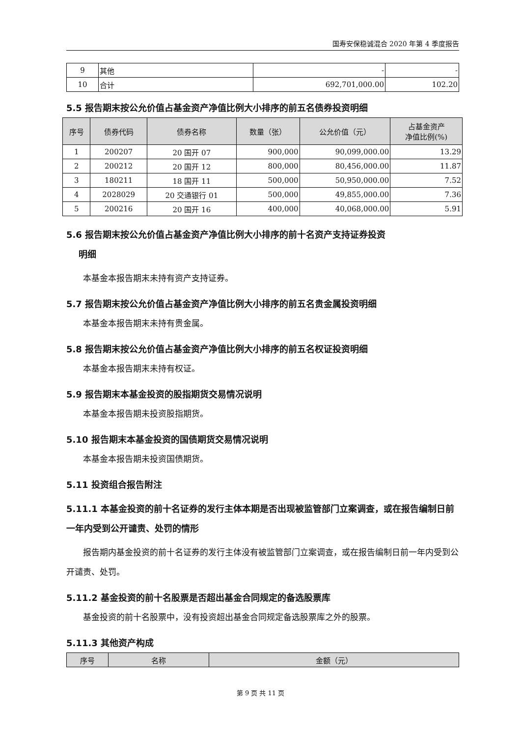国寿安保稳诚混合 2020 年第 4 季度报告
| 9 | 其他 | - | - |
| 10 | 合计 | 692,701,000.00 | 102.20 |
5.5 报告期末按公允价值占基金资产净值比例大小排序的前五名债券投资明细
| 序号 | 债券代码 | 债券名称 | 数量（张） | 公允价值（元） | 占基金资产 净值比例(%) |
| --- | --- | --- | --- | --- | --- |
| 1 | 200207 | 20 国开 07 | 900,000 | 90,099,000.00 | 13.29 |
| 2 | 200212 | 20 国开 12 | 800,000 | 80,456,000.00 | 11.87 |
| 3 | 180211 | 18 国开 11 | 500,000 | 50,950,000.00 | 7.52 |
| 4 | 2028029 | 20 交通银行 01 | 500,000 | 49,855,000.00 | 7.36 |
| 5 | 200216 | 20 国开 16 | 400,000 | 40,068,000.00 | 5.91 |
5.6 报告期末按公允价值占基金资产净值比例大小排序的前十名资产支持证券投资
明细
本基金本报告期末未持有资产支持证券。
5.7 报告期末按公允价值占基金资产净值比例大小排序的前五名贵金属投资明细
本基金本报告期末未持有贵金属。
5.8 报告期末按公允价值占基金资产净值比例大小排序的前五名权证投资明细
本基金本报告期末未持有权证。
5.9 报告期末本基金投资的股指期货交易情况说明
本基金本报告期未投资股指期货。
5.10 报告期末本基金投资的国债期货交易情况说明
本基金本报告期未投资国债期货。
5.11 投资组合报告附注
5.11.1 本基金投资的前十名证券的发行主体本期是否出现被监管部门立案调查，或在报告编制日前一年内受到公开谴责、处罚的情形
报告期内基金投资的前十名证券的发行主体没有被监管部门立案调查，或在报告编制日前一年内受到公开谴责、处罚。
5.11.2 基金投资的前十名股票是否超出基金合同规定的备选股票库
基金投资的前十名股票中，没有投资超出基金合同规定备选股票库之外的股票。
5.11.3 其他资产构成
| 序号 | 名称 | 金额（元） |
| --- | --- | --- |
第 9 页 共 11 页